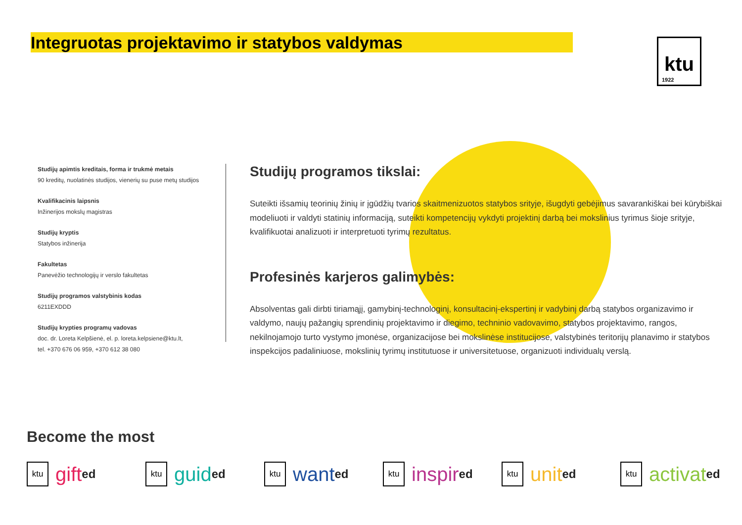ktu
1922
Integruotas projektavimo ir statybos valdymas
Studijų apimtis kreditais, forma ir trukmė metais
90 kreditų, nuolatinės studijos, vienerių su puse metų studijos
Kvalifikacinis laipsnis
Inžinerijos mokslų magistras
Studijų kryptis
Statybos inžinerija
Fakultetas
Panevėžio technologijų ir verslo fakultetas
Studijų programos valstybinis kodas
6211EXDDD
Studijų krypties programų vadovas
doc. dr. Loreta Kelpšienė, el. p. loreta.kelpsiene@ktu.lt,
tel. +370 676 06 959, +370 612 38 080
Studijų programos tikslai:
Suteikti išsamių teorinių žinių ir įgūdžių tvarios skaitmenizuotos statybos srityje, išugdyti gebėjimus savarankiškai bei kūrybiškai modeliuoti ir valdyti statinių informaciją, suteikti kompetencijų vykdyti projektinį darbą bei mokslinius tyrimus šioje srityje, kvalifikuotai analizuoti ir interpretuoti tyrimų rezultatus.
Profesinės karjeros galimybės:
Absolventas gali dirbti tiriamąjį, gamybinį-technologinį, konsultacinį-ekspertinį ir vadybinį darbą statybos organizavimo ir valdymo, naujų pažangių sprendinių projektavimo ir diegimo, techninio vadovavimo, statybos projektavimo, rangos, nekilnojamojo turto vystymo įmonėse, organizacijose bei mokslinėse institucijose, valstybinės teritorijų planavimo ir statybos inspekcijos padaliniuose, mokslinių tyrimų institutuose ir universitetuose, organizuoti individualų verslą.
Become the most
ktu gift<sup>ed</sup>
ktu guid<sup>ed</sup>
ktu want<sup>ed</sup>
ktu inspir<sup>ed</sup>
ktu unit<sup>ed</sup>
ktu activat<sup>ed</sup>